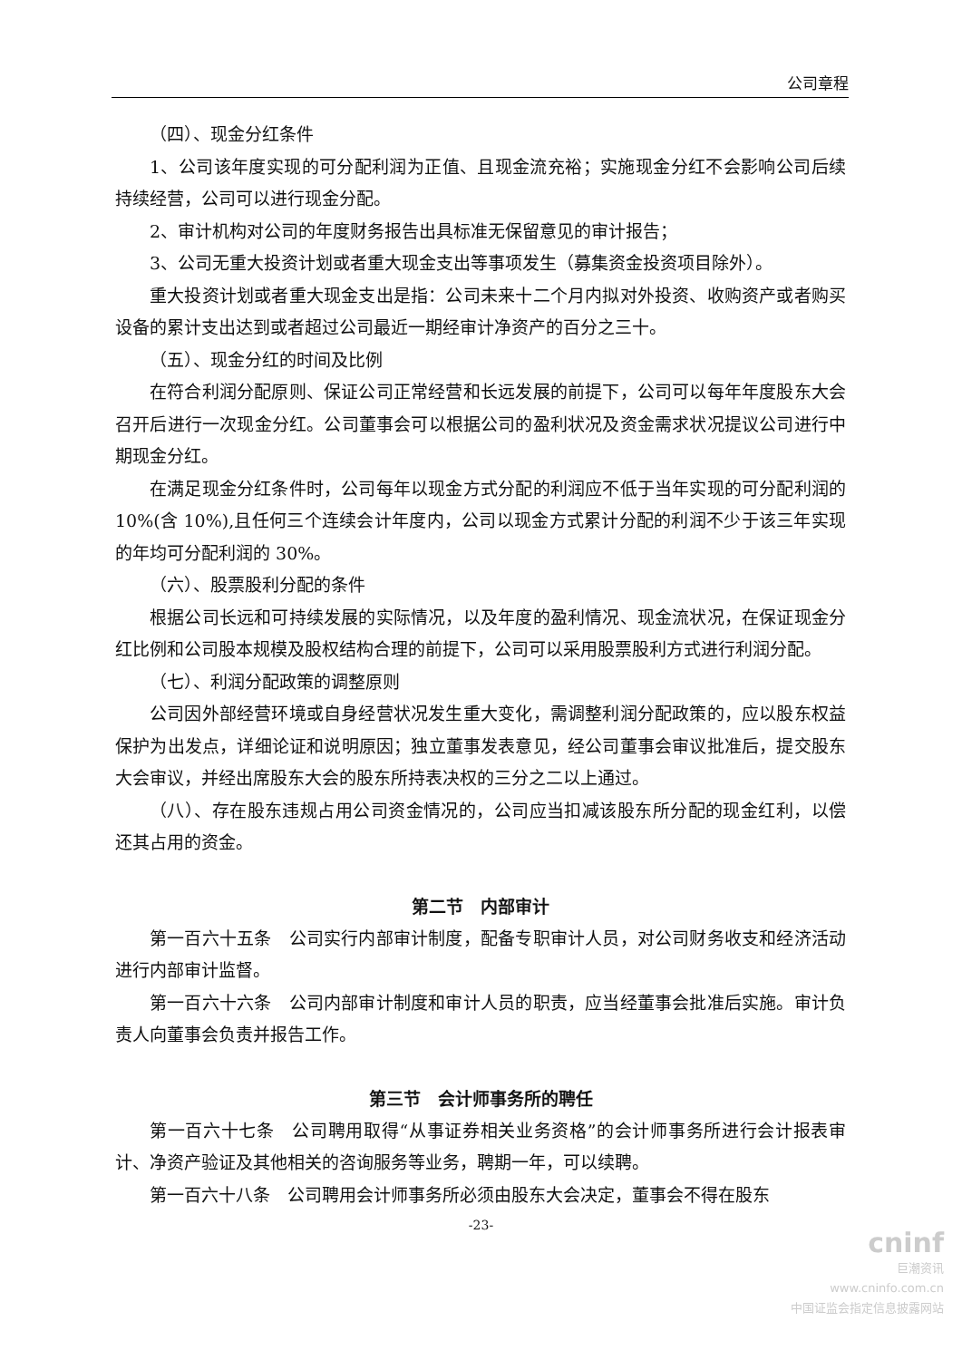公司章程
（四）、现金分红条件
1、公司该年度实现的可分配利润为正值、且现金流充裕；实施现金分红不会影响公司后续持续经营，公司可以进行现金分配。
2、审计机构对公司的年度财务报告出具标准无保留意见的审计报告；
3、公司无重大投资计划或者重大现金支出等事项发生（募集资金投资项目除外）。
重大投资计划或者重大现金支出是指：公司未来十二个月内拟对外投资、收购资产或者购买设备的累计支出达到或者超过公司最近一期经审计净资产的百分之三十。
（五）、现金分红的时间及比例
在符合利润分配原则、保证公司正常经营和长远发展的前提下，公司可以每年年度股东大会召开后进行一次现金分红。公司董事会可以根据公司的盈利状况及资金需求状况提议公司进行中期现金分红。
在满足现金分红条件时，公司每年以现金方式分配的利润应不低于当年实现的可分配利润的 10%(含 10%),且任何三个连续会计年度内，公司以现金方式累计分配的利润不少于该三年实现的年均可分配利润的 30%。
（六）、股票股利分配的条件
根据公司长远和可持续发展的实际情况，以及年度的盈利情况、现金流状况，在保证现金分红比例和公司股本规模及股权结构合理的前提下，公司可以采用股票股利方式进行利润分配。
（七）、利润分配政策的调整原则
公司因外部经营环境或自身经营状况发生重大变化，需调整利润分配政策的，应以股东权益保护为出发点，详细论证和说明原因；独立董事发表意见，经公司董事会审议批准后，提交股东大会审议，并经出席股东大会的股东所持表决权的三分之二以上通过。
（八）、存在股东违规占用公司资金情况的，公司应当扣减该股东所分配的现金红利，以偿还其占用的资金。
第二节　内部审计
第一百六十五条　公司实行内部审计制度，配备专职审计人员，对公司财务收支和经济活动进行内部审计监督。
第一百六十六条　公司内部审计制度和审计人员的职责，应当经董事会批准后实施。审计负责人向董事会负责并报告工作。
第三节　会计师事务所的聘任
第一百六十七条　公司聘用取得“从事证券相关业务资格”的会计师事务所进行会计报表审计、净资产验证及其他相关的咨询服务等业务，聘期一年，可以续聘。
第一百六十八条　公司聘用会计师事务所必须由股东大会决定，董事会不得在股东
-23-
cninf
巨潮资讯
www.cninfo.com.cn
中国证监会指定信息披露网站